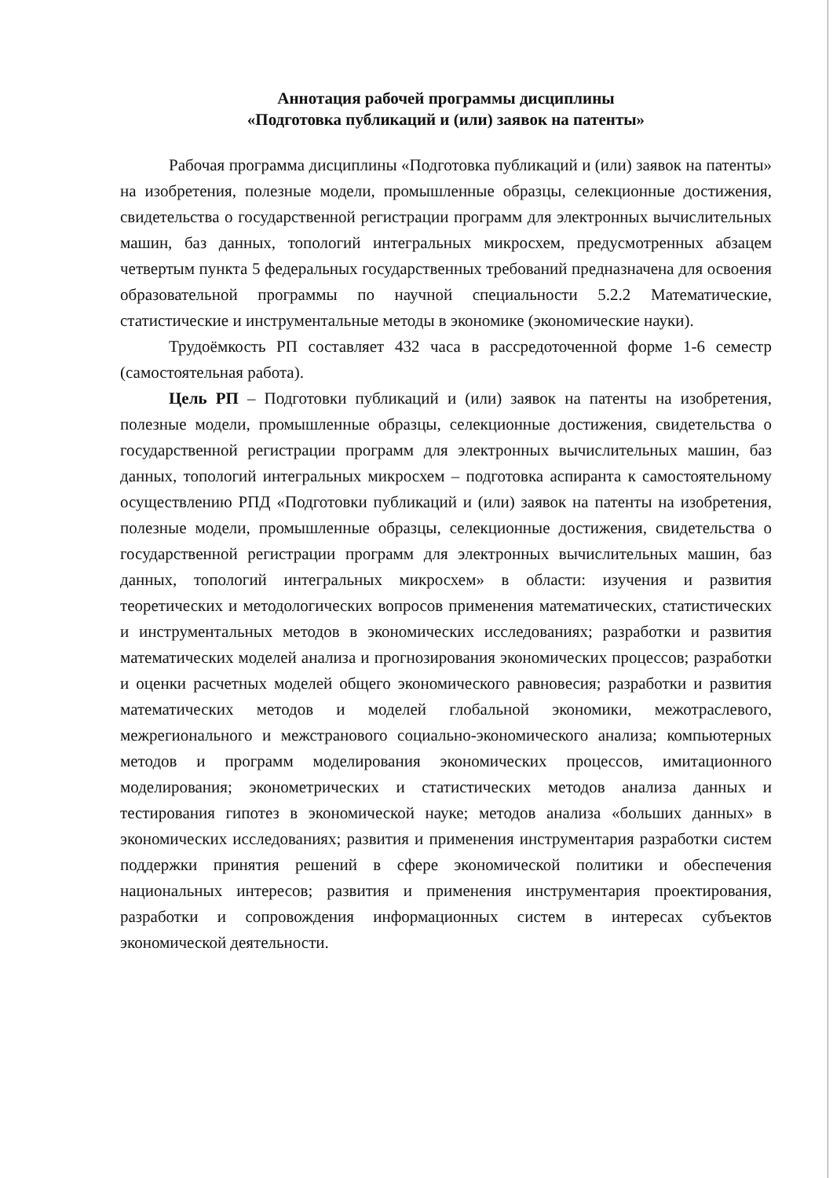Аннотация рабочей программы дисциплины
«Подготовка публикаций и (или) заявок на патенты»
Рабочая программа дисциплины «Подготовка публикаций и (или) заявок на патенты» на изобретения, полезные модели, промышленные образцы, селекционные достижения, свидетельства о государственной регистрации программ для электронных вычислительных машин, баз данных, топологий интегральных микросхем, предусмотренных абзацем четвертым пункта 5 федеральных государственных требований предназначена для освоения образовательной программы по научной специальности 5.2.2 Математические, статистические и инструментальные методы в экономике (экономические науки).
Трудоёмкость РП составляет 432 часа в рассредоточенной форме 1-6 семестр (самостоятельная работа).
Цель РП – Подготовки публикаций и (или) заявок на патенты на изобретения, полезные модели, промышленные образцы, селекционные достижения, свидетельства о государственной регистрации программ для электронных вычислительных машин, баз данных, топологий интегральных микросхем – подготовка аспиранта к самостоятельному осуществлению РПД «Подготовки публикаций и (или) заявок на патенты на изобретения, полезные модели, промышленные образцы, селекционные достижения, свидетельства о государственной регистрации программ для электронных вычислительных машин, баз данных, топологий интегральных микросхем» в области: изучения и развития теоретических и методологических вопросов применения математических, статистических и инструментальных методов в экономических исследованиях; разработки и развития математических моделей анализа и прогнозирования экономических процессов; разработки и оценки расчетных моделей общего экономического равновесия; разработки и развития математических методов и моделей глобальной экономики, межотраслевого, межрегионального и межстранового социально-экономического анализа; компьютерных методов и программ моделирования экономических процессов, имитационного моделирования; эконометрических и статистических методов анализа данных и тестирования гипотез в экономической науке; методов анализа «больших данных» в экономических исследованиях; развития и применения инструментария разработки систем поддержки принятия решений в сфере экономической политики и обеспечения национальных интересов; развития и применения инструментария проектирования, разработки и сопровождения информационных систем в интересах субъектов экономической деятельности.